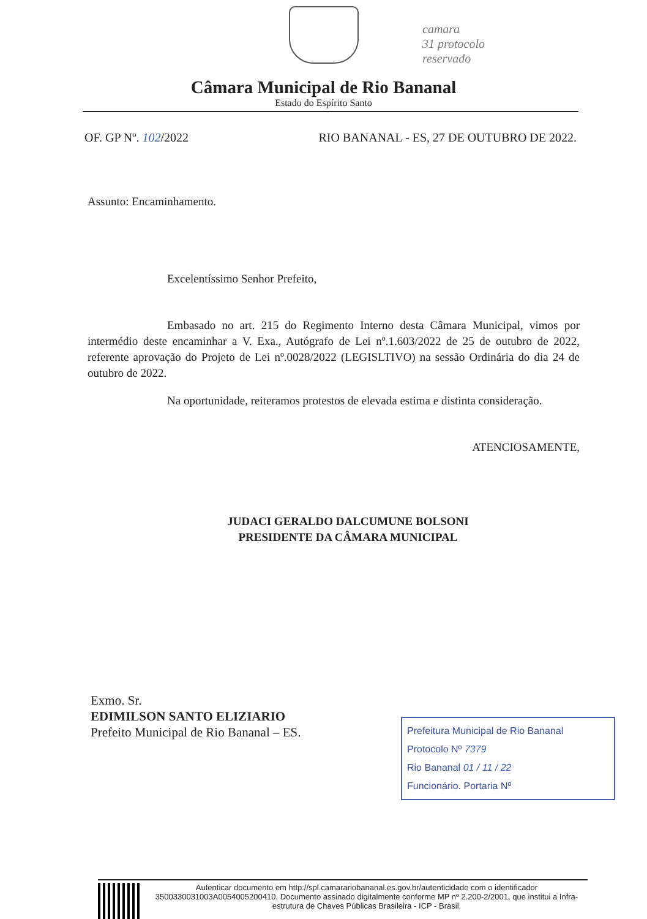camara
31 protocolo
reservado
Câmara Municipal de Rio Bananal
Estado do Espírito Santo
OF. GP Nº. 102/2022 RIO BANANAL - ES, 27 DE OUTUBRO DE 2022.
Assunto: Encaminhamento.
Excelentíssimo Senhor Prefeito,
Embasado no art. 215 do Regimento Interno desta Câmara Municipal, vimos por intermédio deste encaminhar a V. Exa., Autógrafo de Lei nº.1.603/2022 de 25 de outubro de 2022, referente aprovação do Projeto de Lei nº.0028/2022 (LEGISLTIVO) na sessão Ordinária do dia 24 de outubro de 2022.
Na oportunidade, reiteramos protestos de elevada estima e distinta consideração.
ATENCIOSAMENTE,
JUDACI GERALDO DALCUMUNE BOLSONI
PRESIDENTE DA CÂMARA MUNICIPAL
Exmo. Sr.
EDIMILSON SANTO ELIZIARIO
Prefeito Municipal de Rio Bananal – ES.
Prefeitura Municipal de Rio Bananal
Protocolo Nº 7379
Rio Bananal 01 / 11 / 22
Funcionário. Portaria Nº
Autenticar documento em http://spl.camarariobananal.es.gov.br/autenticidade com o identificador 3500330031003A0054005200410, Documento assinado digitalmente conforme MP nº 2.200-2/2001, que institui a Infra-estrutura de Chaves Públicas Brasileira - ICP - Brasil.